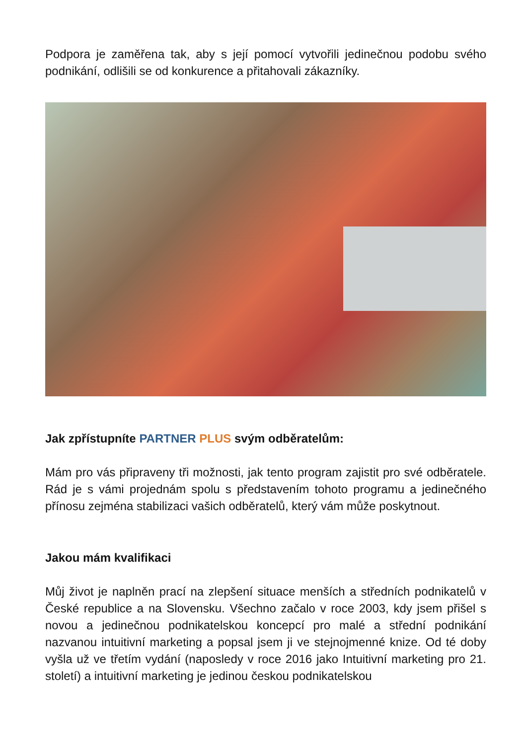Podpora je zaměřena tak, aby s její pomocí vytvořili jedinečnou podobu svého podnikání, odlišili se od konkurence a přitahovali zákazníky.
Jak zpřístupníte PARTNER PLUS svým odběratelům:
Mám pro vás připraveny tři možnosti, jak tento program zajistit pro své odběratele. Rád je s vámi projednám spolu s představením tohoto programu a jedinečného přínosu zejména stabilizaci vašich odběratelů, který vám může poskytnout.
Jakou mám kvalifikaci
Můj život je naplněn prací na zlepšení situace menších a středních podnikatelů v České republice a na Slovensku. Všechno začalo v roce 2003, kdy jsem přišel s novou a jedinečnou podnikatelskou koncepcí pro malé a střední podnikání nazvanou intuitivní marketing a popsal jsem ji ve stejnojmenné knize. Od té doby vyšla už ve třetím vydání (naposledy v roce 2016 jako Intuitivní marketing pro 21. století) a intuitivní marketing je jedinou českou podnikatelskou